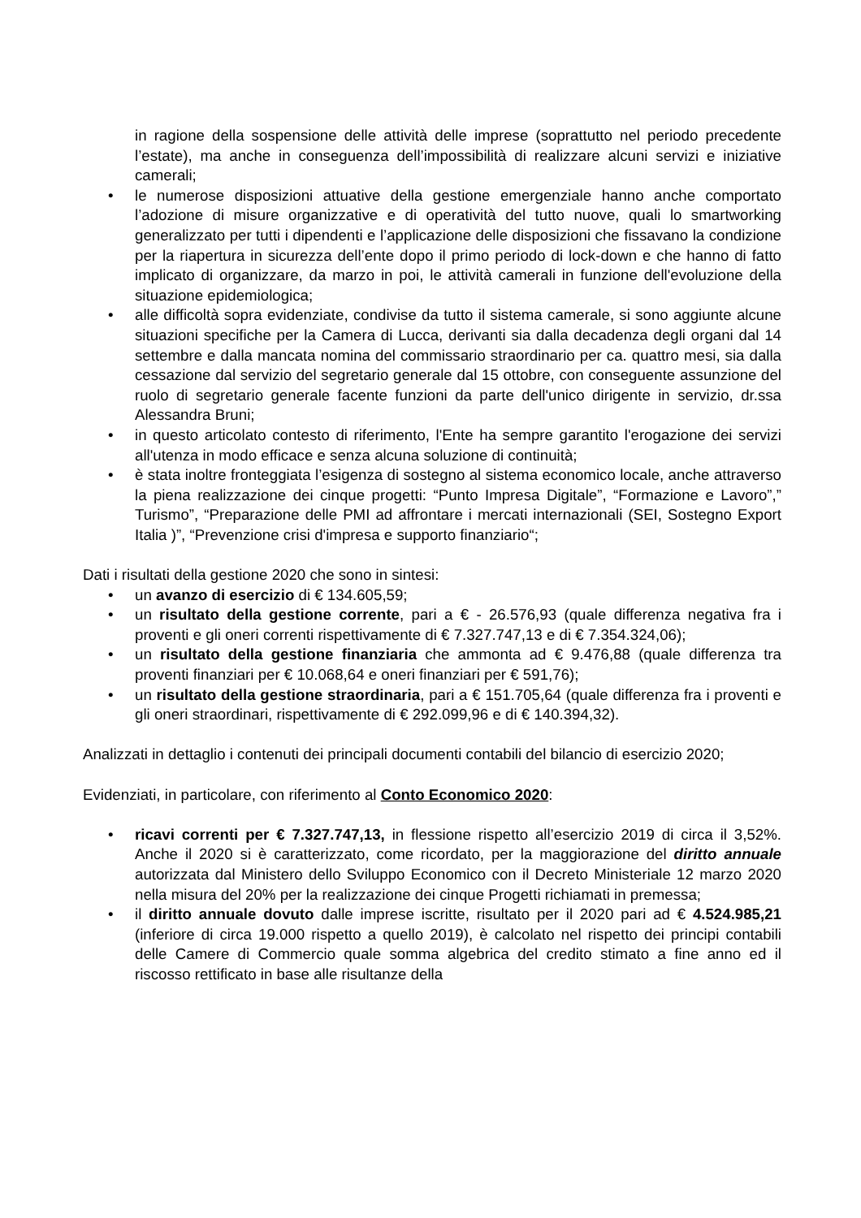in ragione della sospensione delle attività delle imprese (soprattutto nel periodo precedente l’estate), ma anche in conseguenza dell’impossibilità di realizzare alcuni servizi e iniziative camerali;
• le numerose disposizioni attuative della gestione emergenziale hanno anche comportato l’adozione di misure organizzative e di operatività del tutto nuove, quali lo smartworking generalizzato per tutti i dipendenti e l’applicazione delle disposizioni che fissavano la condizione per la riapertura in sicurezza dell’ente dopo il primo periodo di lock-down e che hanno di fatto implicato di organizzare, da marzo in poi, le attività camerali in funzione dell'evoluzione della situazione epidemiologica;
• alle difficoltà sopra evidenziate, condivise da tutto il sistema camerale, si sono aggiunte alcune situazioni specifiche per la Camera di Lucca, derivanti sia dalla decadenza degli organi dal 14 settembre e dalla mancata nomina del commissario straordinario per ca. quattro mesi, sia dalla cessazione dal servizio del segretario generale dal 15 ottobre, con conseguente assunzione del ruolo di segretario generale facente funzioni da parte dell'unico dirigente in servizio, dr.ssa Alessandra Bruni;
• in questo articolato contesto di riferimento, l'Ente ha sempre garantito l'erogazione dei servizi all'utenza in modo efficace e senza alcuna soluzione di continuità;
• è stata inoltre fronteggiata l’esigenza di sostegno al sistema economico locale, anche attraverso la piena realizzazione dei cinque progetti: “Punto Impresa Digitale”, “Formazione e Lavoro”,” Turismo”, “Preparazione delle PMI ad affrontare i mercati internazionali (SEI, Sostegno Export Italia )”, “Prevenzione crisi d'impresa e supporto finanziario“;
Dati i risultati della gestione 2020 che sono in sintesi:
• un avanzo di esercizio di € 134.605,59;
• un risultato della gestione corrente, pari a € - 26.576,93 (quale differenza negativa fra i proventi e gli oneri correnti rispettivamente di € 7.327.747,13 e di € 7.354.324,06);
• un risultato della gestione finanziaria che ammonta ad € 9.476,88 (quale differenza tra proventi finanziari per € 10.068,64 e oneri finanziari per € 591,76);
• un risultato della gestione straordinaria, pari a € 151.705,64 (quale differenza fra i proventi e gli oneri straordinari, rispettivamente di € 292.099,96 e di € 140.394,32).
Analizzati in dettaglio i contenuti dei principali documenti contabili del bilancio di esercizio 2020;
Evidenziati, in particolare, con riferimento al Conto Economico 2020:
• ricavi correnti per € 7.327.747,13, in flessione rispetto all’esercizio 2019 di circa il 3,52%. Anche il 2020 si è caratterizzato, come ricordato, per la maggiorazione del diritto annuale autorizzata dal Ministero dello Sviluppo Economico con il Decreto Ministeriale 12 marzo 2020 nella misura del 20% per la realizzazione dei cinque Progetti richiamati in premessa;
• il diritto annuale dovuto dalle imprese iscritte, risultato per il 2020 pari ad € 4.524.985,21 (inferiore di circa 19.000 rispetto a quello 2019), è calcolato nel rispetto dei principi contabili delle Camere di Commercio quale somma algebrica del credito stimato a fine anno ed il riscosso rettificato in base alle risultanze della